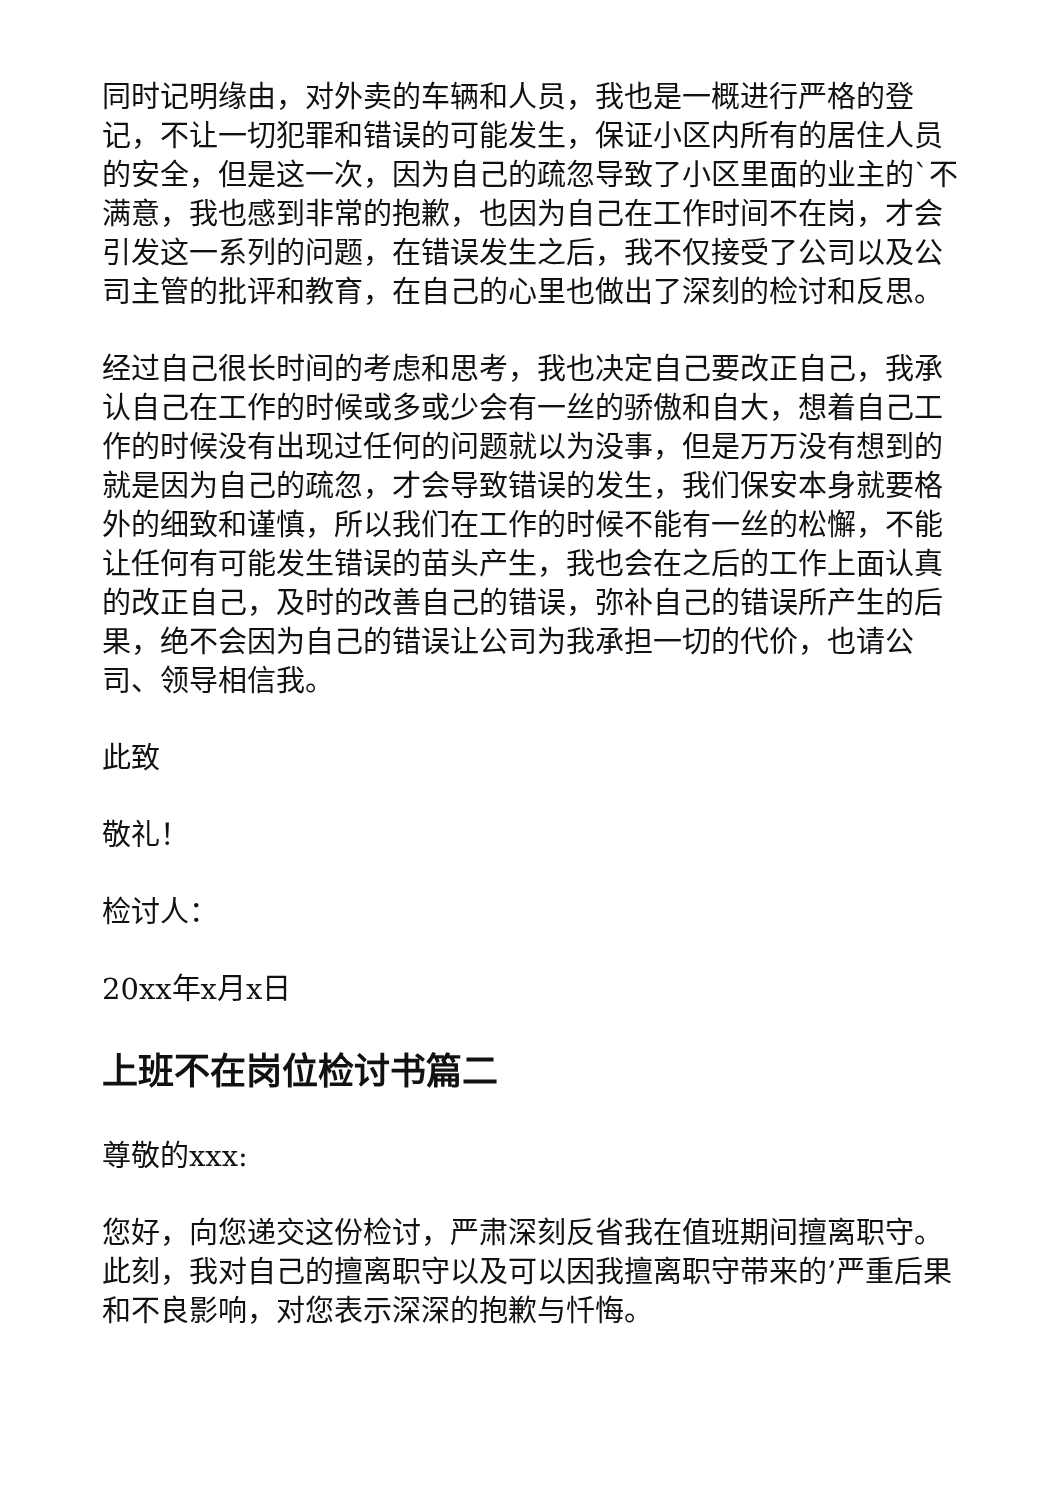同时记明缘由，对外卖的车辆和人员，我也是一概进行严格的登记，不让一切犯罪和错误的可能发生，保证小区内所有的居住人员的安全，但是这一次，因为自己的疏忽导致了小区里面的业主的`不满意，我也感到非常的抱歉，也因为自己在工作时间不在岗，才会引发这一系列的问题，在错误发生之后，我不仅接受了公司以及公司主管的批评和教育，在自己的心里也做出了深刻的检讨和反思。
经过自己很长时间的考虑和思考，我也决定自己要改正自己，我承认自己在工作的时候或多或少会有一丝的骄傲和自大，想着自己工作的时候没有出现过任何的问题就以为没事，但是万万没有想到的就是因为自己的疏忽，才会导致错误的发生，我们保安本身就要格外的细致和谨慎，所以我们在工作的时候不能有一丝的松懈，不能让任何有可能发生错误的苗头产生，我也会在之后的工作上面认真的改正自己，及时的改善自己的错误，弥补自己的错误所产生的后果，绝不会因为自己的错误让公司为我承担一切的代价，也请公司、领导相信我。
此致
敬礼！
检讨人：
20xx年x月x日
上班不在岗位检讨书篇二
尊敬的xxx:
您好，向您递交这份检讨，严肃深刻反省我在值班期间擅离职守。此刻，我对自己的擅离职守以及可以因我擅离职守带来的’严重后果和不良影响，对您表示深深的抱歉与忏悔。